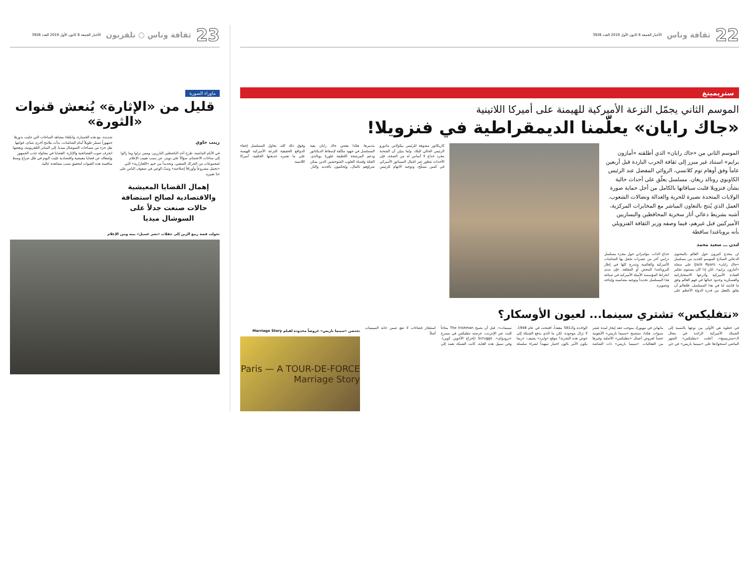22 ثقافة وناس الأخبار الجمعة 6 كانون الأول 2019 العدد 3926
ستريمينغ
الموسم الثاني يجمّل النزعة الأميركية للهيمنة على أميركا اللاتينية
«جاك رايان» يعلّمنا الديمقراطية في فنزويلا!
الموسم الثاني من «جاك رايان» الذي أطلقته «أمازون برايم» استناد غير مبرر إلى ثقافة الحرب الباردة قبل أربعين عاماً وفق أوهام توم كلانسي، الروائي المفضل عند الرئيس الكاوبوي رونالد ريغان. مسلسل يعلّق على أحداث حالية بشأن فنزويلا قلبت سياقاتها بالكامل من أجل حماية صورة الولايات المتحدة نصيرة للحرية والعدالة ونضالات الشعوب. العمل الذي يُنتج بالتعاون المباشر مع المخابرات المركزية، أشبه بشريط دعائي أثار سخرية المحافظين واليساريين الأميركيين قبل غيرهم، فيما وصفه وزير الثقافة الفنزويلي بأنه بروباغندا ساقطة
لندن ـــ سعيد محمد
لن ينخدع كثيرون حول العالم بالمحتوى الدعائي الساذج للموسم الجديد من مسلسل «جاك رايان» (Jack Ryan) على منصّة «أمازون برايم». لكن إذا كان مستوى تفكير القيادة الأميركية وأذرعها الاستخباراتية والعسكرية وحدود خيالها في فهم العالم وفق ما قدّمته لنا في هذا المسلسل، فللعالم أن يقلق بالفعل من قدرة الدولة الأعظم على خداع الذات. مؤامراتي حول مجزء مسلسل درامي آخر من عشرات تحفل بها الشاشات الأميركية والعالمية وتندرج كلها في إطار البروباغندا المحض أو المقنّعة. فإن مدى انخراط المؤسسة الأمنيّة الأميركية في صياغة هذا المسلسل تحديداً وتوجيه مضامينه وإنتاجه وتصويره.
كاريكاتور مشوهة للرئيس نيكولاس مادورو الرئيس الحالي للبلاد. ولما يتبيّن أن الشحنة مجرد خداع لا أساس له من الصحة، فإن الأحداث تتطور عبر اغتيال السيناتور الأميركي في كمين مسلّح، وتوجيه الاتهام للرئيس بتدبيرها. هكذا يقضي جاك رايان بقية المسلسل في جهود مكثّفة لإسقاط الديكتاتور ودعم المرشحة اللطيفة غلوريا بونالدي. القتلة وقساة القلوب المتوحشين الذين يمكن شراؤهم بالمال، ويُحكمون بالحديد والنار. وفوق ذلك كله، يحاول المسلسل إخفاء الدوافع الحقيقية للنزعة الأميركية للهيمنة على ما تعتبره حديقتها الخلفية، أميركا اللاتينية.
«نتفليكس» تشتري سينما... لعيون الأوسكار؟
في خطوة هي الأولى من نوعها بالنسبة إلى الشبكة الأميركية الرائدة في مجال الـ«ستريمينغ»، أعلنت «نتفليكس» الشهر الماضي استحواذها على «سينما باريس» في حي مانهاتن في نيويورك بموجب عقد إيجار لمدة عشر سنوات. هكذا، ستصبح «سينما باريس» الأيقونية حضناً لعروض أعمال «نتفليكس» الأصلية وغيرها من الفعاليات. «سينما باريس» ذات الشاشة الواحدة والـ581 مقعداً، افتتحت في عام 1948. لا تزال موجودة. لكن ما الذي يدفع الشبكة إلى خوض هذه التجربة؟ موقع «وايرد» يضيف: «ربما يكون الأمر بالون اختبار تمهيداً لشراء سلسلة سينمات». قبل أن يصبح The Irishman متاحاً للبث عبر الإنترنت، عرضته نتفليكس في مسرح «برودواي». Scruggs (إخراج الأخوين كوين). وفي سبيل هذه الغاية، كانت الشبكة تعمد إلى استئجار فضاءات لا تقع ضمن خانة السينمات أصلاً.
تحتضن «سينما باريس» عروضاً محدودة لفيلم Marriage Story
Paris — A TOUR-DE-FORCE Marriage Story
23 ثقافة وناس ○ تلفزيون الأخبار الجمعة 6 كانون الأول 2019 العدد 3926
ماوراء الصورة
قليل من «الإثارة» يُنعش قنوات «الثورة»
زينب حاوي
في الأيام الماضية، طرح أحد الناشطين البارزين، وممن نزلوا وما زالوا إلى ساحات الاعتصام، سؤالاً على تويتر، عن سبب تغييب الإعلام لمجموعات من الحراك الشعبي، وتحديداً من خيم «اللعازارية» التي «تحمل مشروعاً وأوراقاً إصلاحية» وتبثّ الوعي في صفوف الناس على حدّ تعبيره.
إهمال القضايا المعيشية والاقتصادية لصالح استضافة حالات صنعت جدلاً على السوشال ميديا
شديدة. مع هذه الخسارة، وانكفاء مشاهد الساحات التي جلبت بدورها جمهوراً تسمّر طويلاً أمام الشاشات، بدأت ملامح أخرى تتبدّى، قوامها نقل جزء من مساحات السوشال ميديا، إلى المنابر التلفزيونية، وبعضها انحرف صوب الفضائحية والإثارة. القضايا في محاولة جذب الجمهور وإشغاله عن قضايا معيشية واقتصادية غيّبت اليوم في ظل صراع وسط منافسة هذه القنوات لتحقيق نسب مشاهدة عالية.
تحولت قصة ربيع الزين إلى حفلات «نشر غسيل» بينه وبين الإعلام